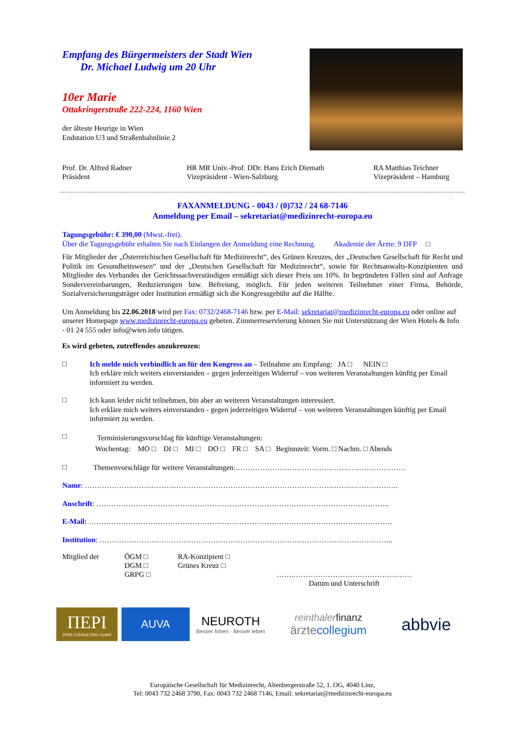Empfang des Bürgermeisters der Stadt Wien
Dr. Michael Ludwig um 20 Uhr
10er Marie
Ottakringerstraße 222-224, 1160 Wien
der älteste Heurige in Wien
Endstation U3 und Straßenbahnlinie 2
Prof. Dr. Alfred Radner
Präsident
HR MR Univ.-Prof. DDr. Hans Erich Diemath
Vizepräsident - Wien-Salzburg
RA Matthias Teichner
Vizepräsident – Hamburg
FAXANMELDUNG - 0043 / (0)732 / 24 68-7146
Anmeldung per Email – sekretariat@medizinrecht-europa.eu
Tagungsgebühr: € 390,00 (Mwst.-frei).
Über die Tagungsgebühr erhalten Sie nach Einlangen der Anmeldung eine Rechnung. Akademie der Ärzte: 9 DFP □
Für Mitglieder der „Österreichischen Gesellschaft für Medizinrecht“, des Grünen Kreuzes, der „Deutschen Gesellschaft für Recht und Politik im Gesundheitswesen“ und der „Deutschen Gesellschaft für Medizinrecht“, sowie für Rechtsanwalts-Konzipienten und Mitglieder des Verbandes der Gerichtssachverständigen ermäßigt sich dieser Preis um 10%. In begründeten Fällen sind auf Anfrage Sondervereinbarungen, Reduzierungen bzw. Befreiung, möglich. Für jeden weiteren Teilnehmer einer Firma, Behörde, Sozialversicherungsträger oder Institution ermäßigt sich die Kongressgebühr auf die Hälfte.
Um Anmeldung bis 22.06.2018 wird per Fax: 0732/2468-7146 bzw. per E-Mail: sekretariat@medizinrecht-europa.eu oder online auf unserer Homepage www.medizinrecht-europa.eu gebeten. Zimmerreservierung können Sie mit Unterstützung der Wien Hotels & Info - 01 24 555 oder info@wien.info tätigen.
Es wird gebeten, zutreffendes anzukreuzen:
□
Ich melde mich verbindlich an für den Kongress an – Teilnahme am Empfang: JA □ NEIN □
Ich erkläre mich weiters einverstanden – gegen jederzeitigen Widerruf – von weiteren Veranstaltungen künftig per Email informiert zu werden.
□
Ich kann leider nicht teilnehmen, bin aber an weiteren Veranstaltungen interessiert.
Ich erkläre mich weiters einverstanden - gegen jederzeitigen Widerruf – von weiteren Veranstaltungen künftig per Email informiert zu werden.
□
Terminisierungsvorschlag für künftige Veranstaltungen:
Wochentag: MO □ DI □ MI □ DO □ FR □ SA □ Beginnzeit: Vorm. □ Nachm. □ Abends
□
Themenvorschläge für weitere Veranstaltungen:……………………………………………………………
Name: ……………………………………………………………………………………………………………….
Anschrift: ………………………………………………………………………………………………………..
E-Mail: ……………………………………………………………………………………………………………
Institution: ………………………………………………………………………………………………………..
Mitglied der ÖGM □
DGM □
GRPG □
RA-Konzipient □
Grünes Kreuz □
…….…………………………………………
Datum und Unterschrift
ΠEPI
PERI CONSULTING GmbH
AUVA
NEUROTH
Besser hören · Besser leben
reinthaler finanz
ärztecollegium
abbvie
Europäische Gesellschaft für Medizinrecht, Altenbergerstraße 52, 1. OG, 4040 Linz,
Tel: 0043 732 2468 3790, Fax: 0043 732 2468 7146, Email: sekretariat@medizinrecht-europa.eu